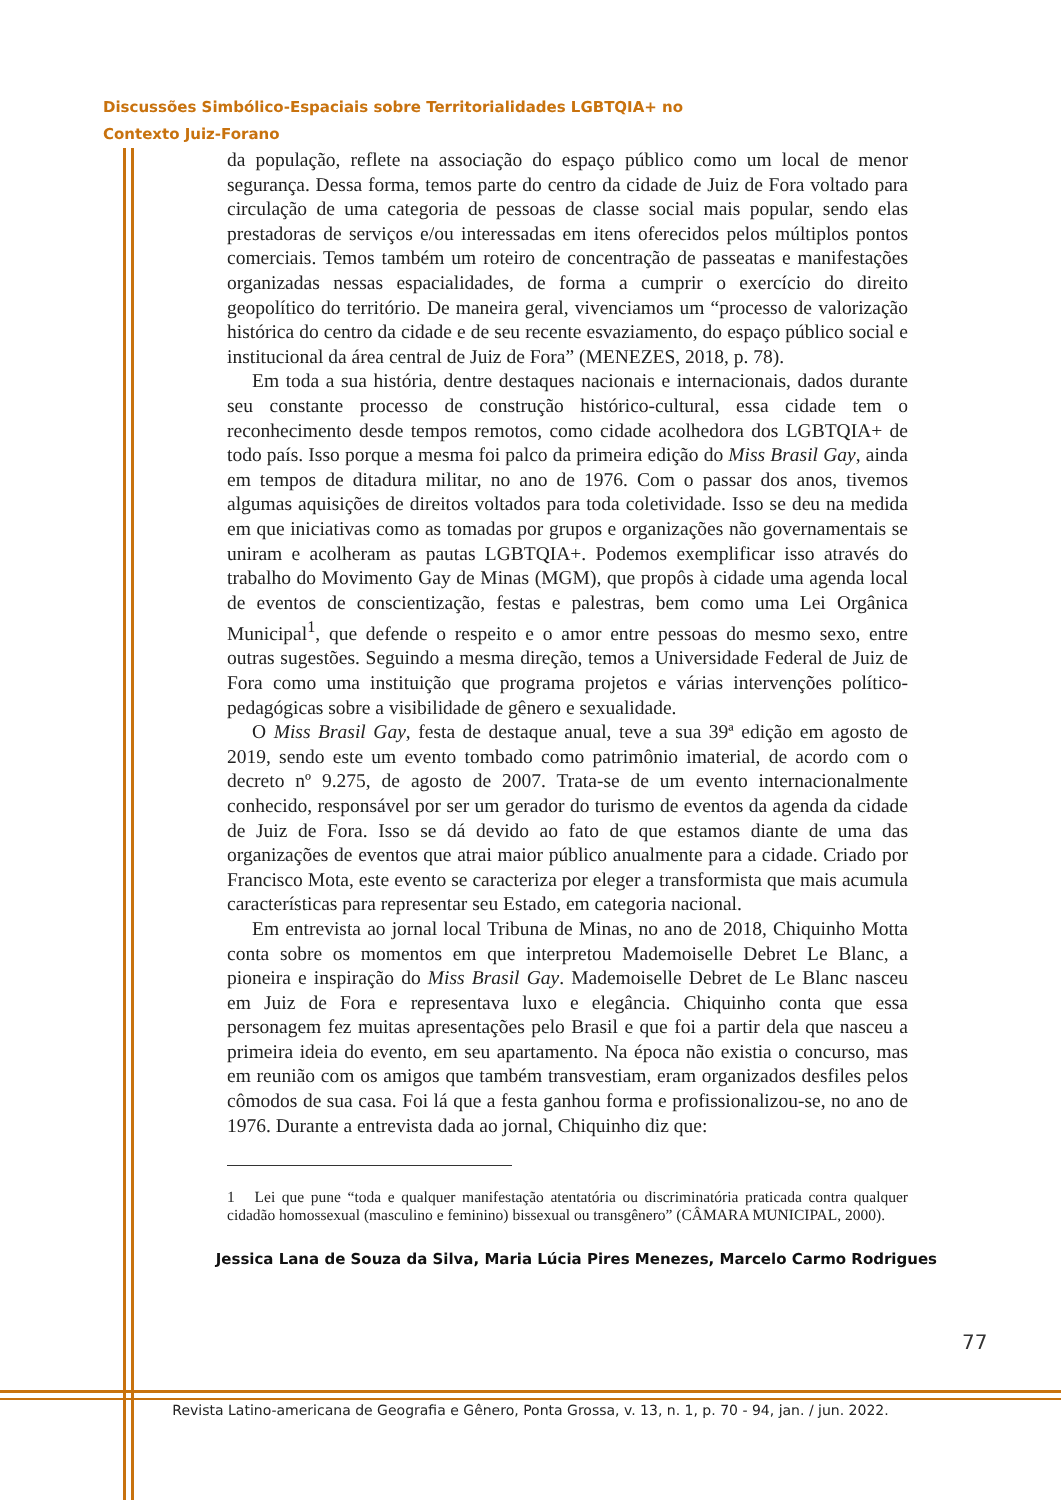Discussões Simbólico-Espaciais sobre Territorialidades LGBTQIA+ no
Contexto Juiz-Forano
da população, reflete na associação do espaço público como um local de menor segurança. Dessa forma, temos parte do centro da cidade de Juiz de Fora voltado para circulação de uma categoria de pessoas de classe social mais popular, sendo elas prestadoras de serviços e/ou interessadas em itens oferecidos pelos múltiplos pontos comerciais. Temos também um roteiro de concentração de passeatas e manifestações organizadas nessas espacialidades, de forma a cumprir o exercício do direito geopolítico do território. De maneira geral, vivenciamos um “processo de valorização histórica do centro da cidade e de seu recente esvaziamento, do espaço público social e institucional da área central de Juiz de Fora” (MENEZES, 2018, p. 78).
Em toda a sua história, dentre destaques nacionais e internacionais, dados durante seu constante processo de construção histórico-cultural, essa cidade tem o reconhecimento desde tempos remotos, como cidade acolhedora dos LGBTQIA+ de todo país. Isso porque a mesma foi palco da primeira edição do Miss Brasil Gay, ainda em tempos de ditadura militar, no ano de 1976. Com o passar dos anos, tivemos algumas aquisições de direitos voltados para toda coletividade. Isso se deu na medida em que iniciativas como as tomadas por grupos e organizações não governamentais se uniram e acolheram as pautas LGBTQIA+. Podemos exemplificar isso através do trabalho do Movimento Gay de Minas (MGM), que propôs à cidade uma agenda local de eventos de conscientização, festas e palestras, bem como uma Lei Orgânica Municipal<sup>1</sup>, que defende o respeito e o amor entre pessoas do mesmo sexo, entre outras sugestões. Seguindo a mesma direção, temos a Universidade Federal de Juiz de Fora como uma instituição que programa projetos e várias intervenções político-pedagógicas sobre a visibilidade de gênero e sexualidade.
O Miss Brasil Gay, festa de destaque anual, teve a sua 39ª edição em agosto de 2019, sendo este um evento tombado como patrimônio imaterial, de acordo com o decreto nº 9.275, de agosto de 2007. Trata-se de um evento internacionalmente conhecido, responsável por ser um gerador do turismo de eventos da agenda da cidade de Juiz de Fora. Isso se dá devido ao fato de que estamos diante de uma das organizações de eventos que atrai maior público anualmente para a cidade. Criado por Francisco Mota, este evento se caracteriza por eleger a transformista que mais acumula características para representar seu Estado, em categoria nacional.
Em entrevista ao jornal local Tribuna de Minas, no ano de 2018, Chiquinho Motta conta sobre os momentos em que interpretou Mademoiselle Debret Le Blanc, a pioneira e inspiração do Miss Brasil Gay. Mademoiselle Debret de Le Blanc nasceu em Juiz de Fora e representava luxo e elegância. Chiquinho conta que essa personagem fez muitas apresentações pelo Brasil e que foi a partir dela que nasceu a primeira ideia do evento, em seu apartamento. Na época não existia o concurso, mas em reunião com os amigos que também transvestiam, eram organizados desfiles pelos cômodos de sua casa. Foi lá que a festa ganhou forma e profissionalizou-se, no ano de 1976. Durante a entrevista dada ao jornal, Chiquinho diz que:
1 Lei que pune “toda e qualquer manifestação atentatória ou discriminatória praticada contra qualquer cidadão homossexual (masculino e feminino) bissexual ou transgênero” (CÂMARA MUNICIPAL, 2000).
Jessica Lana de Souza da Silva, Maria Lúcia Pires Menezes, Marcelo Carmo Rodrigues
77
Revista Latino-americana de Geografia e Gênero, Ponta Grossa, v. 13, n. 1, p. 70 - 94, jan. / jun. 2022.